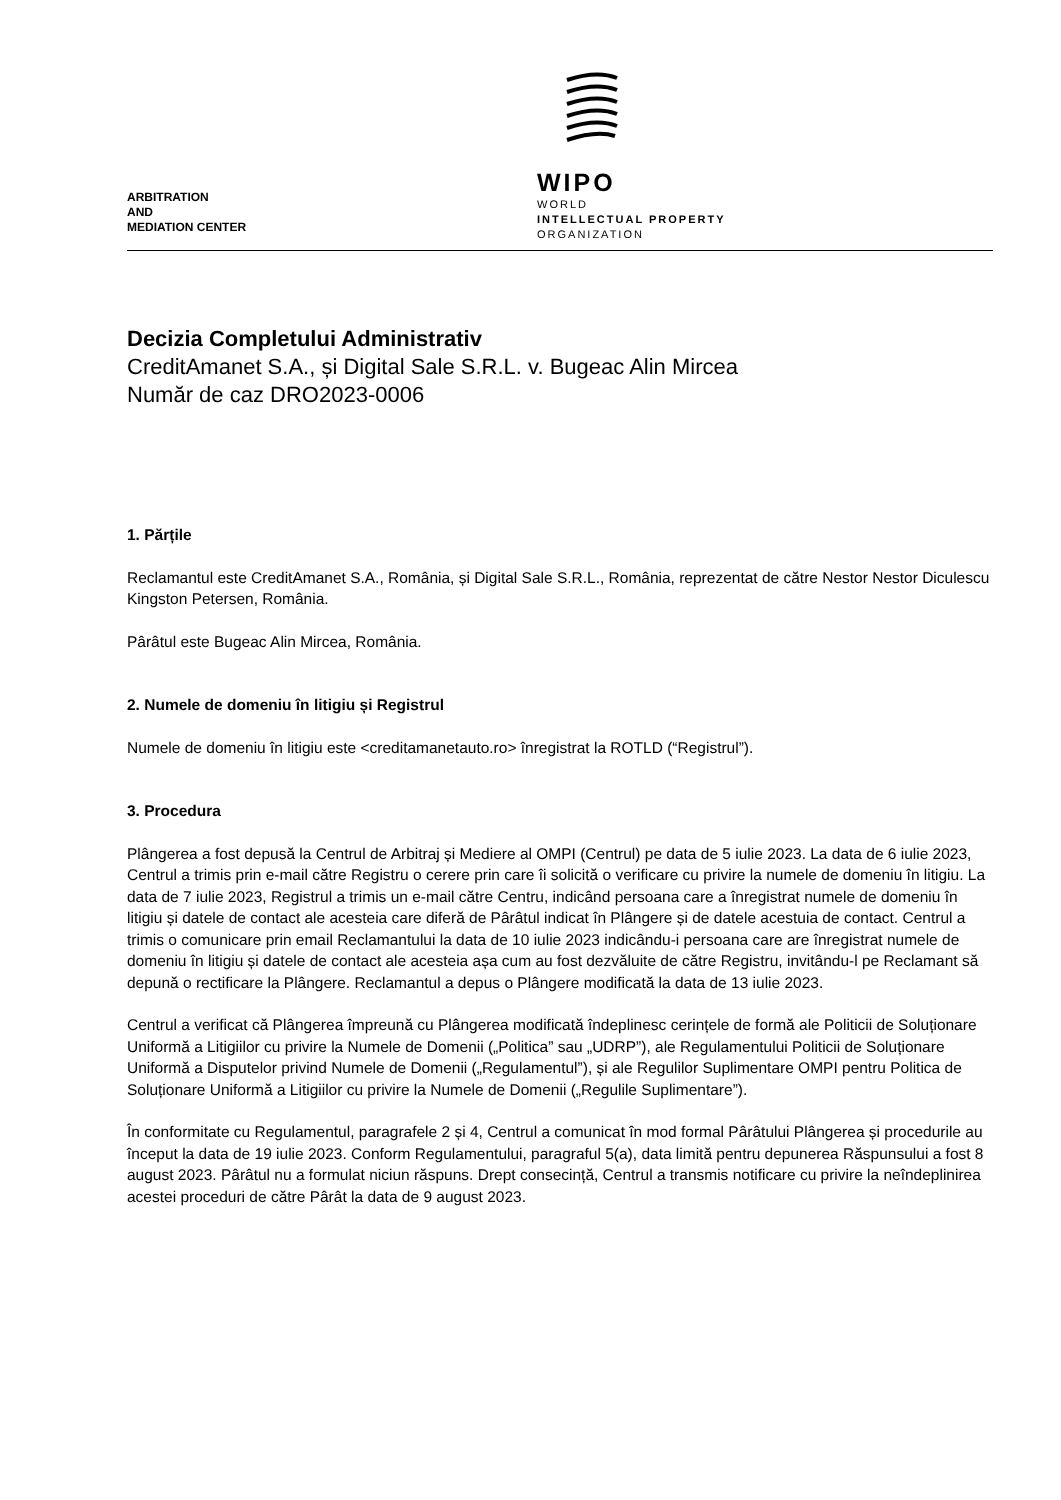ARBITRATION
AND
MEDIATION CENTER
WIPO
WORLD
INTELLECTUAL PROPERTY
ORGANIZATION
Decizia Completului Administrativ
CreditAmanet S.A., și Digital Sale S.R.L. v. Bugeac Alin Mircea
Număr de caz DRO2023-0006
1. Părțile
Reclamantul este CreditAmanet S.A., România, și Digital Sale S.R.L., România, reprezentat de către Nestor Nestor Diculescu Kingston Petersen, România.
Pârâtul este Bugeac Alin Mircea, România.
2. Numele de domeniu în litigiu și Registrul
Numele de domeniu în litigiu este <creditamanetauto.ro> înregistrat la ROTLD (“Registrul”).
3. Procedura
Plângerea a fost depusă la Centrul de Arbitraj și Mediere al OMPI (Centrul) pe data de 5 iulie 2023. La data de 6 iulie 2023, Centrul a trimis prin e-mail către Registru o cerere prin care îi solicită o verificare cu privire la numele de domeniu în litigiu. La data de 7 iulie 2023, Registrul a trimis un e-mail către Centru, indicând persoana care a înregistrat numele de domeniu în litigiu și datele de contact ale acesteia care diferă de Pârâtul indicat în Plângere și de datele acestuia de contact. Centrul a trimis o comunicare prin email Reclamantului la data de 10 iulie 2023 indicându-i persoana care are înregistrat numele de domeniu în litigiu și datele de contact ale acesteia așa cum au fost dezvăluite de către Registru, invitându-l pe Reclamant să depună o rectificare la Plângere. Reclamantul a depus o Plângere modificată la data de 13 iulie 2023.
Centrul a verificat că Plângerea împreună cu Plângerea modificată îndeplinesc cerințele de formă ale Politicii de Soluționare Uniformă a Litigiilor cu privire la Numele de Domenii („Politica” sau „UDRP”), ale Regulamentului Politicii de Soluționare Uniformă a Disputelor privind Numele de Domenii („Regulamentul”), și ale Regulilor Suplimentare OMPI pentru Politica de Soluționare Uniformă a Litigiilor cu privire la Numele de Domenii („Regulile Suplimentare”).
În conformitate cu Regulamentul, paragrafele 2 și 4, Centrul a comunicat în mod formal Pârâtului Plângerea și procedurile au început la data de 19 iulie 2023. Conform Regulamentului, paragraful 5(a), data limită pentru depunerea Răspunsului a fost 8 august 2023. Pârâtul nu a formulat niciun răspuns. Drept consecință, Centrul a transmis notificare cu privire la neîndeplinirea acestei proceduri de către Pârât la data de 9 august 2023.